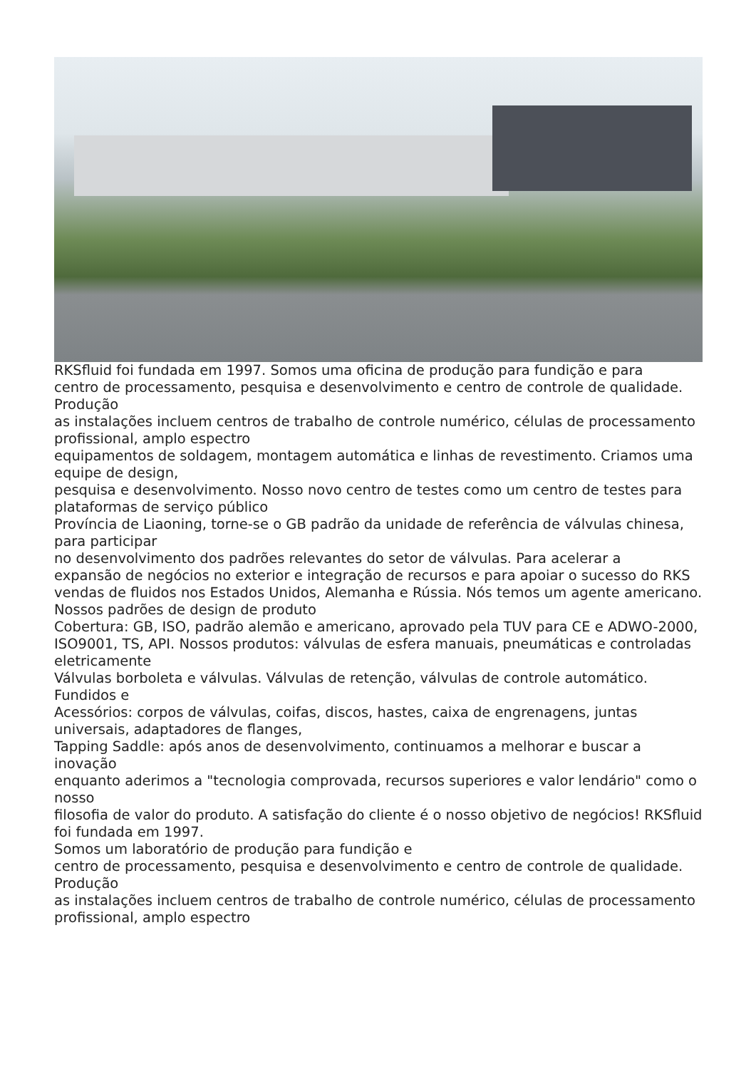RKSfluid foi fundada em 1997. Somos uma oficina de produção para fundição e para
centro de processamento, pesquisa e desenvolvimento e centro de controle de qualidade. Produção
as instalações incluem centros de trabalho de controle numérico, células de processamento profissional, amplo espectro
equipamentos de soldagem, montagem automática e linhas de revestimento. Criamos uma equipe de design,
pesquisa e desenvolvimento. Nosso novo centro de testes como um centro de testes para plataformas de serviço público
Província de Liaoning, torne-se o GB padrão da unidade de referência de válvulas chinesa, para participar
no desenvolvimento dos padrões relevantes do setor de válvulas. Para acelerar a
expansão de negócios no exterior e integração de recursos e para apoiar o sucesso do RKS
vendas de fluidos nos Estados Unidos, Alemanha e Rússia. Nós temos um agente americano. Nossos padrões de design de produto
Cobertura: GB, ISO, padrão alemão e americano, aprovado pela TUV para CE e ADWO-2000,
ISO9001, TS, API. Nossos produtos: válvulas de esfera manuais, pneumáticas e controladas eletricamente
Válvulas borboleta e válvulas. Válvulas de retenção, válvulas de controle automático. Fundidos e
Acessórios: corpos de válvulas, coifas, discos, hastes, caixa de engrenagens, juntas universais, adaptadores de flanges,
Tapping Saddle: após anos de desenvolvimento, continuamos a melhorar e buscar a inovação
enquanto aderimos a "tecnologia comprovada, recursos superiores e valor lendário" como o nosso
filosofia de valor do produto. A satisfação do cliente é o nosso objetivo de negócios! RKSfluid foi fundada em 1997.
Somos um laboratório de produção para fundição e
centro de processamento, pesquisa e desenvolvimento e centro de controle de qualidade. Produção
as instalações incluem centros de trabalho de controle numérico, células de processamento profissional, amplo espectro